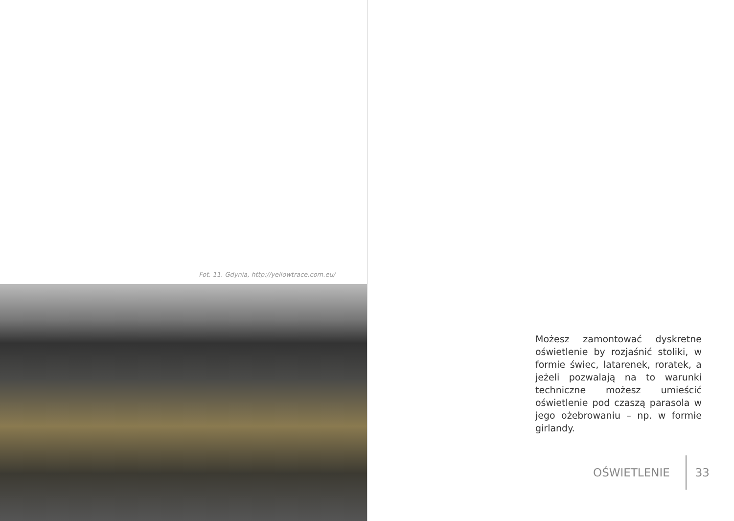Fot. 11. Gdynia, http://yellowtrace.com.eu/
Możesz zamontować dyskretne oświetlenie by rozjaśnić stoliki, w formie świec, latarenek, roratek, a jeżeli pozwalają na to warunki techniczne możesz umieścić oświetlenie pod czaszą parasola w jego ożebrowaniu – np. w formie girlandy.
OŚWIETLENIE 33